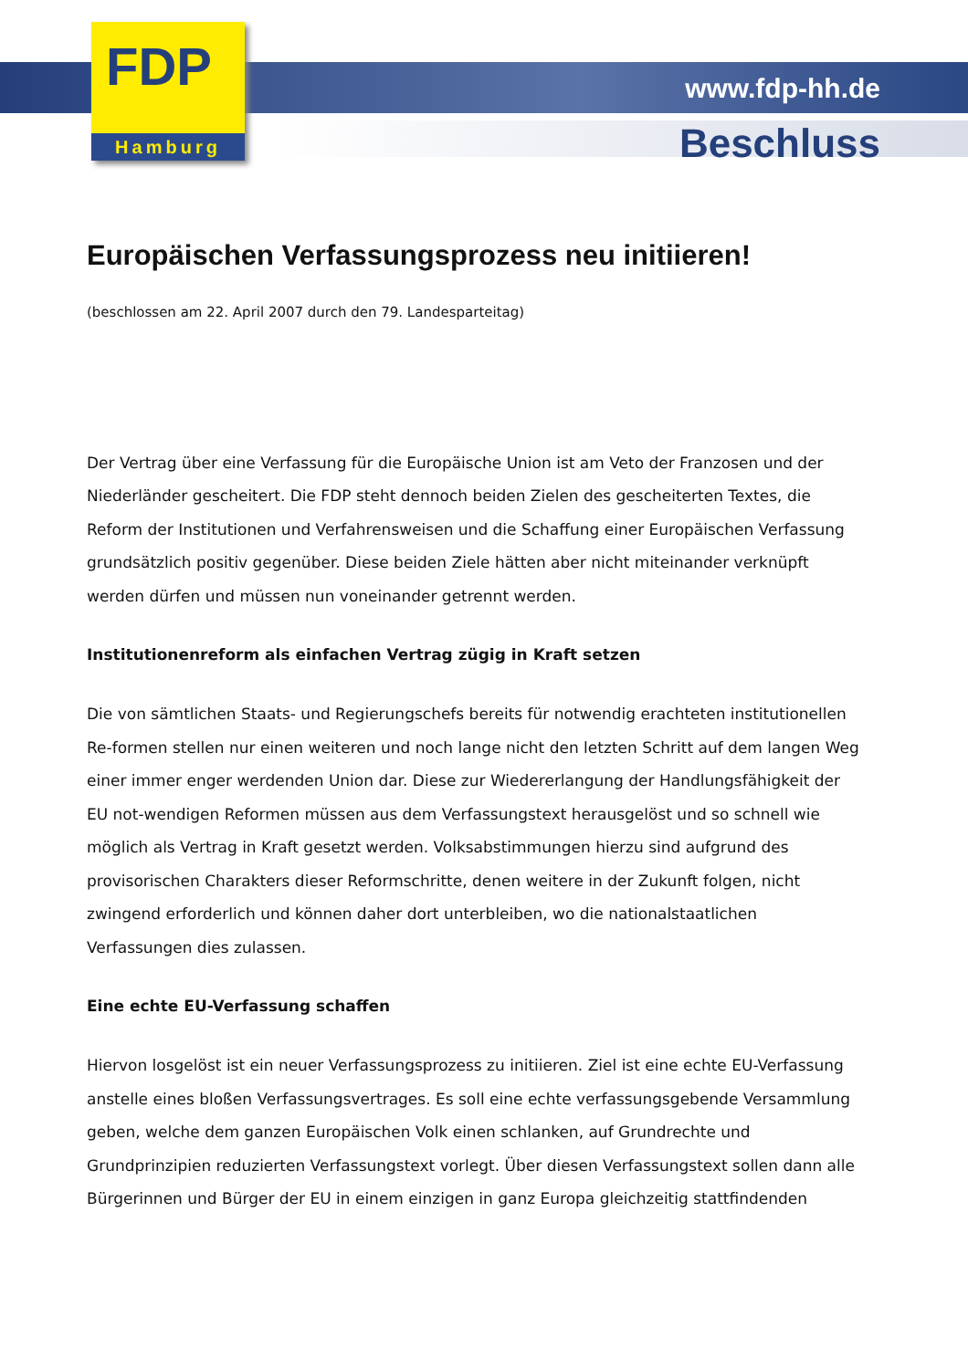FDP
Hamburg
www.fdp-hh.de
Beschluss
Europäischen Verfassungsprozess neu initiieren!
(beschlossen am 22. April 2007 durch den 79. Landesparteitag)
Der Vertrag über eine Verfassung für die Europäische Union ist am Veto der Franzosen und der Niederländer gescheitert. Die FDP steht dennoch beiden Zielen des gescheiterten Textes, die Reform der Institutionen und Verfahrensweisen und die Schaffung einer Europäischen Verfassung grundsätzlich positiv gegenüber. Diese beiden Ziele hätten aber nicht miteinander verknüpft werden dürfen und müssen nun voneinander getrennt werden.
Institutionenreform als einfachen Vertrag zügig in Kraft setzen
Die von sämtlichen Staats- und Regierungschefs bereits für notwendig erachteten institutionellen Re-formen stellen nur einen weiteren und noch lange nicht den letzten Schritt auf dem langen Weg einer immer enger werdenden Union dar. Diese zur Wiedererlangung der Handlungsfähigkeit der EU not-wendigen Reformen müssen aus dem Verfassungstext herausgelöst und so schnell wie möglich als Vertrag in Kraft gesetzt werden. Volksabstimmungen hierzu sind aufgrund des provisorischen Charakters dieser Reformschritte, denen weitere in der Zukunft folgen, nicht zwingend erforderlich und können daher dort unterbleiben, wo die nationalstaatlichen Verfassungen dies zulassen.
Eine echte EU-Verfassung schaffen
Hiervon losgelöst ist ein neuer Verfassungsprozess zu initiieren. Ziel ist eine echte EU-Verfassung anstelle eines bloßen Verfassungsvertrages. Es soll eine echte verfassungsgebende Versammlung geben, welche dem ganzen Europäischen Volk einen schlanken, auf Grundrechte und Grundprinzipien reduzierten Verfassungstext vorlegt. Über diesen Verfassungstext sollen dann alle Bürgerinnen und Bürger der EU in einem einzigen in ganz Europa gleichzeitig stattfindenden